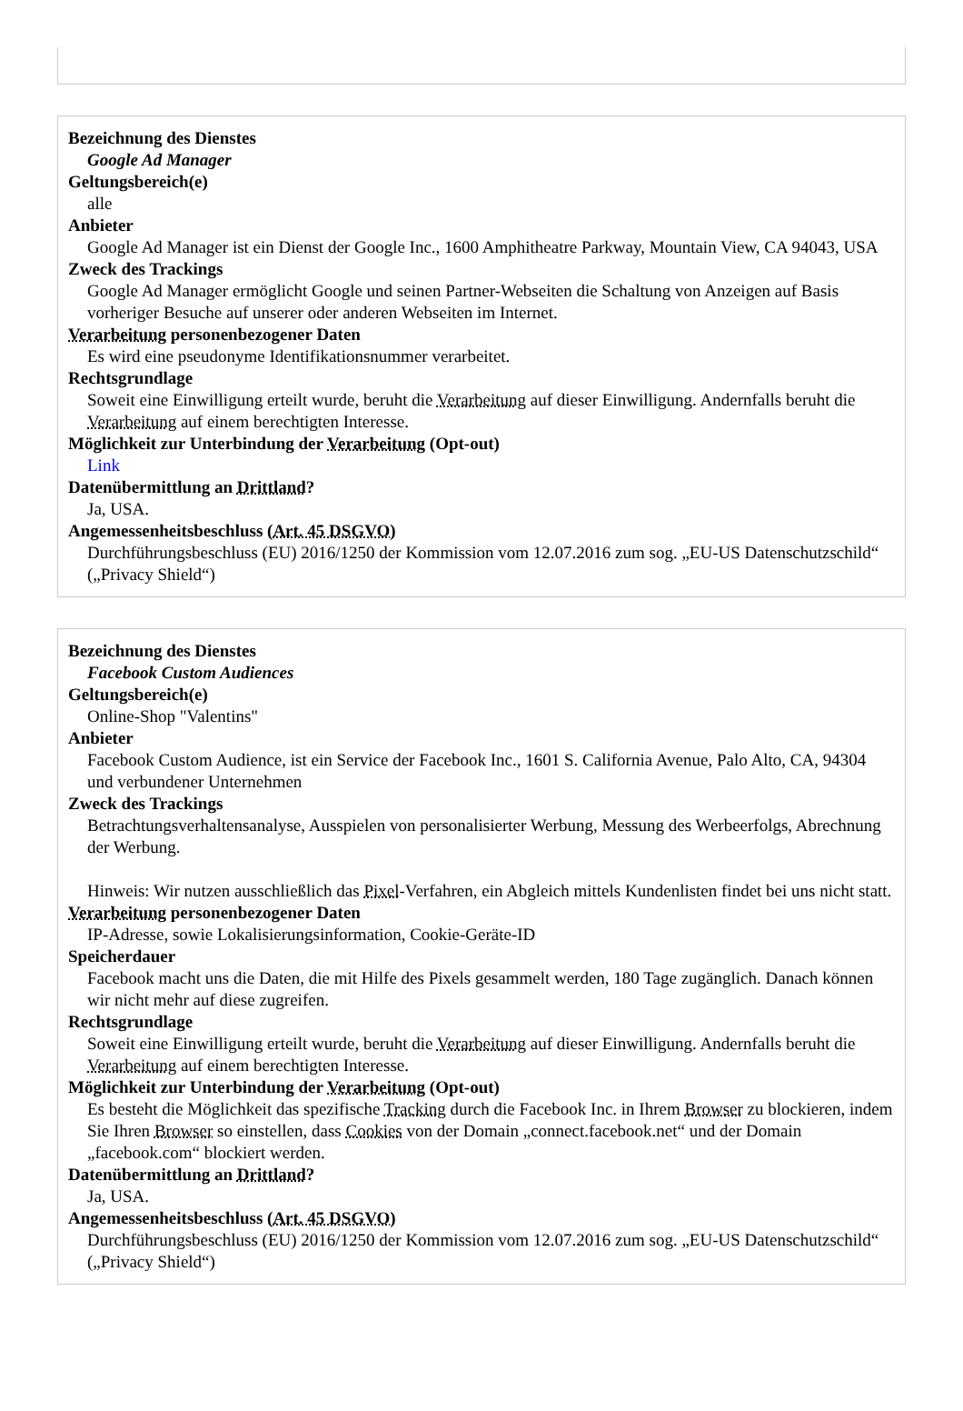Bezeichnung des Dienstes
Google Ad Manager
Geltungsbereich(e)
alle
Anbieter
Google Ad Manager ist ein Dienst der Google Inc., 1600 Amphitheatre Parkway, Mountain View, CA 94043, USA
Zweck des Trackings
Google Ad Manager ermöglicht Google und seinen Partner-Webseiten die Schaltung von Anzeigen auf Basis vorheriger Besuche auf unserer oder anderen Webseiten im Internet.
Verarbeitung personenbezogener Daten
Es wird eine pseudonyme Identifikationsnummer verarbeitet.
Rechtsgrundlage
Soweit eine Einwilligung erteilt wurde, beruht die Verarbeitung auf dieser Einwilligung. Andernfalls beruht die Verarbeitung auf einem berechtigten Interesse.
Möglichkeit zur Unterbindung der Verarbeitung (Opt-out)
Link
Datenübermittlung an Drittland?
Ja, USA.
Angemessenheitsbeschluss (Art. 45 DSGVO)
Durchführungsbeschluss (EU) 2016/1250 der Kommission vom 12.07.2016 zum sog. „EU-US Datenschutzschild“ („Privacy Shield“)
Bezeichnung des Dienstes
Facebook Custom Audiences
Geltungsbereich(e)
Online-Shop "Valentins"
Anbieter
Facebook Custom Audience, ist ein Service der Facebook Inc., 1601 S. California Avenue, Palo Alto, CA, 94304 und verbundener Unternehmen
Zweck des Trackings
Betrachtungsverhaltensanalyse, Ausspielen von personalisierter Werbung, Messung des Werbeerfolgs, Abrechnung der Werbung.
Hinweis: Wir nutzen ausschließlich das Pixel-Verfahren, ein Abgleich mittels Kundenlisten findet bei uns nicht statt.
Verarbeitung personenbezogener Daten
IP-Adresse, sowie Lokalisierungsinformation, Cookie-Geräte-ID
Speicherdauer
Facebook macht uns die Daten, die mit Hilfe des Pixels gesammelt werden, 180 Tage zugänglich. Danach können wir nicht mehr auf diese zugreifen.
Rechtsgrundlage
Soweit eine Einwilligung erteilt wurde, beruht die Verarbeitung auf dieser Einwilligung. Andernfalls beruht die Verarbeitung auf einem berechtigten Interesse.
Möglichkeit zur Unterbindung der Verarbeitung (Opt-out)
Es besteht die Möglichkeit das spezifische Tracking durch die Facebook Inc. in Ihrem Browser zu blockieren, indem Sie Ihren Browser so einstellen, dass Cookies von der Domain „connect.facebook.net“ und der Domain „facebook.com“ blockiert werden.
Datenübermittlung an Drittland?
Ja, USA.
Angemessenheitsbeschluss (Art. 45 DSGVO)
Durchführungsbeschluss (EU) 2016/1250 der Kommission vom 12.07.2016 zum sog. „EU-US Datenschutzschild“ („Privacy Shield“)